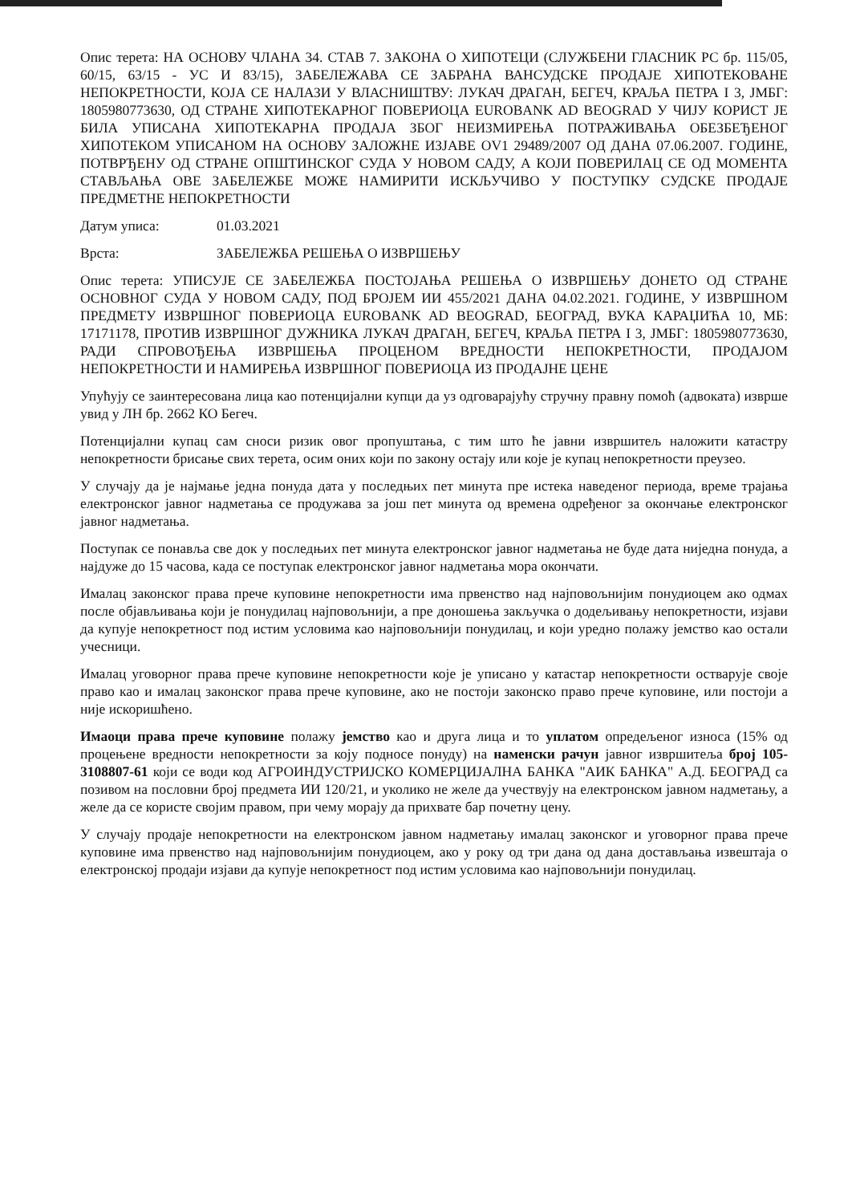Опис терета: НА ОСНОВУ ЧЛАНА 34. СТАВ 7. ЗАКОНА О ХИПОТЕЦИ (СЛУЖБЕНИ ГЛАСНИК РС бр. 115/05, 60/15, 63/15 - УС И 83/15), ЗАБЕЛЕЖАВА СЕ ЗАБРАНА ВАНСУДСКЕ ПРОДАЈЕ ХИПОТЕКОВАНЕ НЕПОКРЕТНОСТИ, КОЈА СЕ НАЛАЗИ У ВЛАСНИШТВУ: ЛУКАЧ ДРАГАН, БЕГЕЧ, КРАЉА ПЕТРА I 3, ЈМБГ: 1805980773630, ОД СТРАНЕ ХИПОТЕКАРНОГ ПОВЕРИОЦА EUROBANK AD BEOGRAD У ЧИЈУ КОРИСТ ЈЕ БИЛА УПИСАНА ХИПОТЕКАРНА ПРОДАЈА ЗБОГ НЕИЗМИРЕЊА ПОТРАЖИВАЊА ОБЕЗБЕЂЕНОГ ХИПОТЕКОМ УПИСАНОМ НА ОСНОВУ ЗАЛОЖНЕ ИЗЈАВЕ OV1 29489/2007 ОД ДАНА 07.06.2007. ГОДИНЕ, ПОТВРЂЕНУ ОД СТРАНЕ ОПШТИНСКОГ СУДА У НОВОМ САДУ, А КОЈИ ПОВЕРИЛАЦ СЕ ОД МОМЕНТА СТАВЉАЊА ОВЕ ЗАБЕЛЕЖБЕ МОЖЕ НАМИРИТИ ИСКЉУЧИВО У ПОСТУПКУ СУДСКЕ ПРОДАЈЕ ПРЕДМЕТНЕ НЕПОКРЕТНОСТИ
Датум уписа: 01.03.2021
Врста: ЗАБЕЛЕЖБА РЕШЕЊА О ИЗВРШЕЊУ
Опис терета: УПИСУЈЕ СЕ ЗАБЕЛЕЖБА ПОСТОЈАЊА РЕШЕЊА О ИЗВРШЕЊУ ДОНЕТО ОД СТРАНЕ ОСНОВНОГ СУДА У НОВОМ САДУ, ПОД БРОЈЕМ ИИ 455/2021 ДАНА 04.02.2021. ГОДИНЕ, У ИЗВРШНОМ ПРЕДМЕТУ ИЗВРШНОГ ПОВЕРИОЦА EUROBANK AD BEOGRAD, БЕОГРАД, ВУКА КАРАЏИЋА 10, МБ: 17171178, ПРОТИВ ИЗВРШНОГ ДУЖНИКА ЛУКАЧ ДРАГАН, БЕГЕЧ, КРАЉА ПЕТРА I 3, ЈМБГ: 1805980773630, РАДИ СПРОВОЂЕЊА ИЗВРШЕЊА ПРОЦЕНОМ ВРЕДНОСТИ НЕПОКРЕТНОСТИ, ПРОДАЈОМ НЕПОКРЕТНОСТИ И НАМИРЕЊА ИЗВРШНОГ ПОВЕРИОЦА ИЗ ПРОДАЈНЕ ЦЕНЕ
Упућују се заинтересована лица као потенцијални купци да уз одговарајућу стручну правну помоћ (адвоката) изврше увид у ЛН бр. 2662 КО Бегеч.
Потенцијални купац сам сноси ризик овог пропуштања, с тим што ће јавни извршитељ наложити катастру непокретности брисање свих терета, осим оних који по закону остају или које је купац непокретности преузео.
У случају да је најмање једна понуда дата у последњих пет минута пре истека наведеног периода, време трајања електронског јавног надметања се продужава за још пет минута од времена одређеног за окончање електронског јавног надметања.
Поступак се понавља све док у последњих пет минута електронског јавног надметања не буде дата ниједна понуда, а најдуже до 15 часова, када се поступак електронског јавног надметања мора окончати.
Ималац законског права прече куповине непокретности има првенство над најповољнијим понудиоцем ако одмах после објављивања који је понудилац најповољнији, а пре доношења закључка о додељивању непокретности, изјави да купује непокретност под истим условима као најповољнији понудилац, и који уредно полажу јемство као остали учесници.
Ималац уговорног права прече куповине непокретности које је уписано у катастар непокретности остварује своје право као и ималац законског права прече куповине, ако не постоји законско право прече куповине, или постоји а није искоришћено.
Имаоци права прече куповине полажу јемство као и друга лица и то уплатом опредељеног износа (15% од процењене вредности непокретности за коју подносе понуду) на наменски рачун јавног извршитеља број 105-3108807-61 који се води код АГРОИНДУСТРИЈСКО КОМЕРЦИЈАЛНА БАНКА "АИК БАНКА" А.Д. БЕОГРАД са позивом на пословни број предмета ИИ 120/21, и уколико не желе да учествују на електронском јавном надметању, а желе да се користе својим правом, при чему морају да прихвате бар почетну цену.
У случају продаје непокретности на електронском јавном надметању ималац законског и уговорног права прече куповине има првенство над најповољнијим понудиоцем, ако у року од три дана од дана достављања извештаја о електронској продаји изјави да купује непокретност под истим условима као најповољнији понудилац.